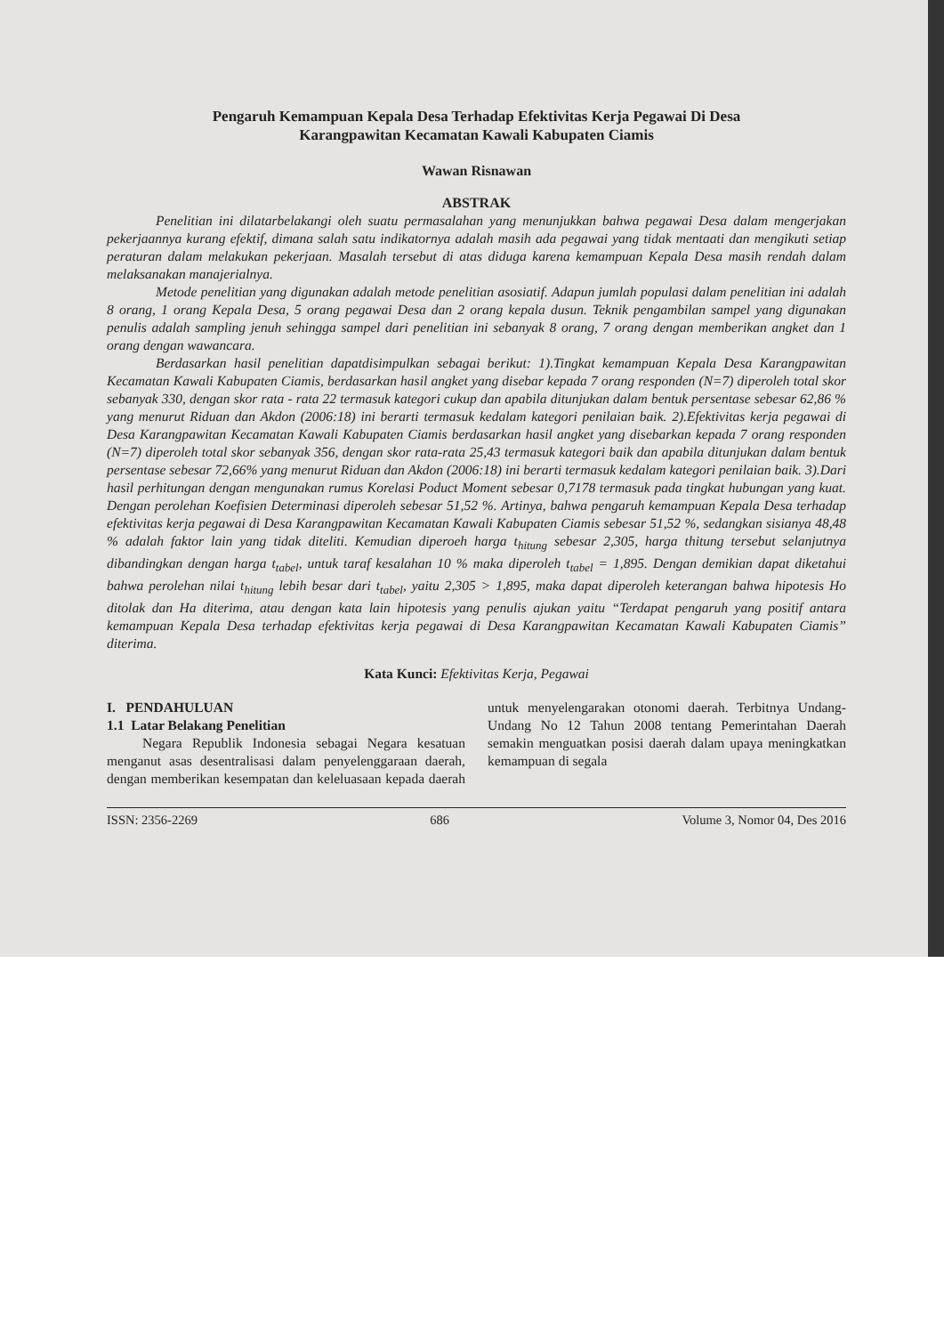Pengaruh Kemampuan Kepala Desa Terhadap Efektivitas Kerja Pegawai Di Desa
Karangpawitan Kecamatan Kawali Kabupaten Ciamis
Wawan Risnawan
ABSTRAK
Penelitian ini dilatarbelakangi oleh suatu permasalahan yang menunjukkan bahwa pegawai Desa dalam mengerjakan pekerjaannya kurang efektif, dimana salah satu indikatornya adalah masih ada pegawai yang tidak mentaati dan mengikuti setiap peraturan dalam melakukan pekerjaan. Masalah tersebut di atas diduga karena kemampuan Kepala Desa masih rendah dalam melaksanakan manajerialnya.
Metode penelitian yang digunakan adalah metode penelitian asosiatif. Adapun jumlah populasi dalam penelitian ini adalah 8 orang, 1 orang Kepala Desa, 5 orang pegawai Desa dan 2 orang kepala dusun. Teknik pengambilan sampel yang digunakan penulis adalah sampling jenuh sehingga sampel dari penelitian ini sebanyak 8 orang, 7 orang dengan memberikan angket dan 1 orang dengan wawancara.
Berdasarkan hasil penelitian dapatdisimpulkan sebagai berikut: 1).Tingkat kemampuan Kepala Desa Karangpawitan Kecamatan Kawali Kabupaten Ciamis, berdasarkan hasil angket yang disebar kepada 7 orang responden (N=7) diperoleh total skor sebanyak 330, dengan skor rata - rata 22 termasuk kategori cukup dan apabila ditunjukan dalam bentuk persentase sebesar 62,86 % yang menurut Riduan dan Akdon (2006:18) ini berarti termasuk kedalam kategori penilaian baik. 2).Efektivitas kerja pegawai di Desa Karangpawitan Kecamatan Kawali Kabupaten Ciamis berdasarkan hasil angket yang disebarkan kepada 7 orang responden (N=7) diperoleh total skor sebanyak 356, dengan skor rata-rata 25,43 termasuk kategori baik dan apabila ditunjukan dalam bentuk persentase sebesar 72,66% yang menurut Riduan dan Akdon (2006:18) ini berarti termasuk kedalam kategori penilaian baik. 3).Dari hasil perhitungan dengan mengunakan rumus Korelasi Poduct Moment sebesar 0,7178 termasuk pada tingkat hubungan yang kuat. Dengan perolehan Koefisien Determinasi diperoleh sebesar 51,52 %. Artinya, bahwa pengaruh kemampuan Kepala Desa terhadap efektivitas kerja pegawai di Desa Karangpawitan Kecamatan Kawali Kabupaten Ciamis sebesar 51,52 %, sedangkan sisianya 48,48 % adalah faktor lain yang tidak diteliti. Kemudian diperoeh harga t<sub>hitung</sub> sebesar 2,305, harga thitung tersebut selanjutnya dibandingkan dengan harga t<sub>tabel</sub>, untuk taraf kesalahan 10 % maka diperoleh t<sub>tabel</sub> = 1,895. Dengan demikian dapat diketahui bahwa perolehan nilai t<sub>hitung</sub> lebih besar dari t<sub>tabel</sub>, yaitu 2,305 > 1,895, maka dapat diperoleh keterangan bahwa hipotesis Ho ditolak dan Ha diterima, atau dengan kata lain hipotesis yang penulis ajukan yaitu “Terdapat pengaruh yang positif antara kemampuan Kepala Desa terhadap efektivitas kerja pegawai di Desa Karangpawitan Kecamatan Kawali Kabupaten Ciamis” diterima.
Kata Kunci: Efektivitas Kerja, Pegawai
I. PENDAHULUAN
1.1 Latar Belakang Penelitian
Negara Republik Indonesia sebagai Negara kesatuan menganut asas desentralisasi dalam penyelenggaraan daerah, dengan memberikan kesempatan dan keleluasaan kepada daerah untuk menyelengarakan otonomi daerah. Terbitnya Undang-Undang No 12 Tahun 2008 tentang Pemerintahan Daerah semakin menguatkan posisi daerah dalam upaya meningkatkan kemampuan di segala
ISSN: 2356-2269 686 Volume 3, Nomor 04, Des 2016